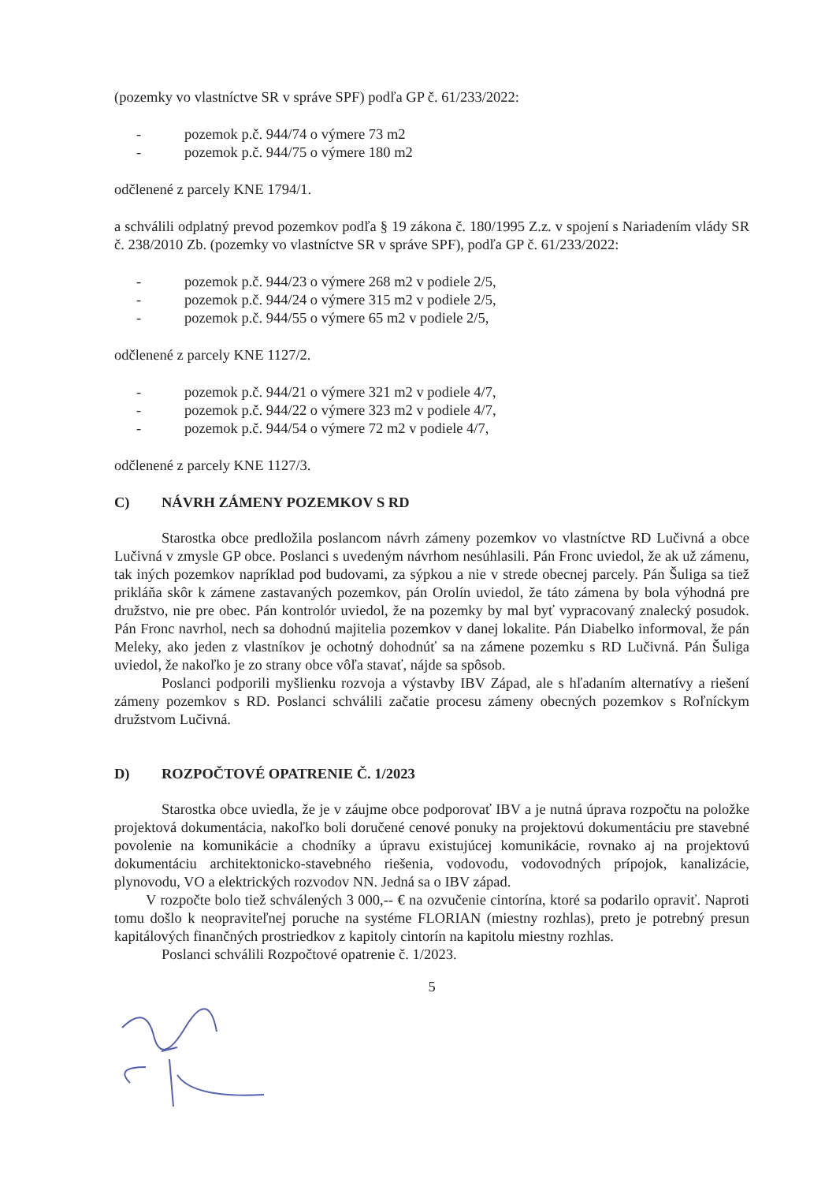(pozemky vo vlastníctve SR v správe SPF) podľa GP č. 61/233/2022:
- pozemok p.č. 944/74 o výmere 73 m2
- pozemok p.č. 944/75 o výmere 180 m2
odčlenené z parcely KNE 1794/1.
a schválili odplatný prevod pozemkov podľa § 19 zákona č. 180/1995 Z.z. v spojení s Nariadením vlády SR č. 238/2010 Zb. (pozemky vo vlastníctve SR v správe SPF), podľa GP č. 61/233/2022:
- pozemok p.č. 944/23 o výmere 268 m2 v podiele 2/5,
- pozemok p.č. 944/24 o výmere 315 m2 v podiele 2/5,
- pozemok p.č. 944/55 o výmere 65 m2 v podiele 2/5,
odčlenené z parcely KNE 1127/2.
- pozemok p.č. 944/21 o výmere 321 m2 v podiele 4/7,
- pozemok p.č. 944/22 o výmere 323 m2 v podiele 4/7,
- pozemok p.č. 944/54 o výmere 72 m2 v podiele 4/7,
odčlenené z parcely KNE 1127/3.
C) NÁVRH ZÁMENY POZEMKOV S RD
Starostka obce predložila poslancom návrh zámeny pozemkov vo vlastníctve RD Lučivná a obce Lučivná v zmysle GP obce. Poslanci s uvedeným návrhom nesúhlasili. Pán Fronc uviedol, že ak už zámenu, tak iných pozemkov napríklad pod budovami, za sýpkou a nie v strede obecnej parcely. Pán Šuliga sa tiež prikláňa skôr k zámene zastavaných pozemkov, pán Orolín uviedol, že táto zámena by bola výhodná pre družstvo, nie pre obec. Pán kontrolór uviedol, že na pozemky by mal byť vypracovaný znalecký posudok. Pán Fronc navrhol, nech sa dohodnú majitelia pozemkov v danej lokalite. Pán Diabelko informoval, že pán Meleky, ako jeden z vlastníkov je ochotný dohodnúť sa na zámene pozemku s RD Lučivná. Pán Šuliga uviedol, že nakoľko je zo strany obce vôľa stavať, nájde sa spôsob.
Poslanci podporili myšlienku rozvoja a výstavby IBV Západ, ale s hľadaním alternatívy a riešení zámeny pozemkov s RD. Poslanci schválili začatie procesu zámeny obecných pozemkov s Roľníckym družstvom Lučivná.
D) ROZPOČTOVÉ OPATRENIE Č. 1/2023
Starostka obce uviedla, že je v záujme obce podporovať IBV a je nutná úprava rozpočtu na položke projektová dokumentácia, nakoľko boli doručené cenové ponuky na projektovú dokumentáciu pre stavebné povolenie na komunikácie a chodníky a úpravu existujúcej komunikácie, rovnako aj na projektovú dokumentáciu architektonicko-stavebného riešenia, vodovodu, vodovodných prípojok, kanalizácie, plynovodu, VO a elektrických rozvodov NN. Jedná sa o IBV západ.
V rozpočte bolo tiež schválených 3 000,-- € na ozvučenie cintorína, ktoré sa podarilo opraviť. Naproti tomu došlo k neopraviteľnej poruche na systéme FLORIAN (miestny rozhlas), preto je potrebný presun kapitálových finančných prostriedkov z kapitoly cintorín na kapitolu miestny rozhlas.
Poslanci schválili Rozpočtové opatrenie č. 1/2023.
5